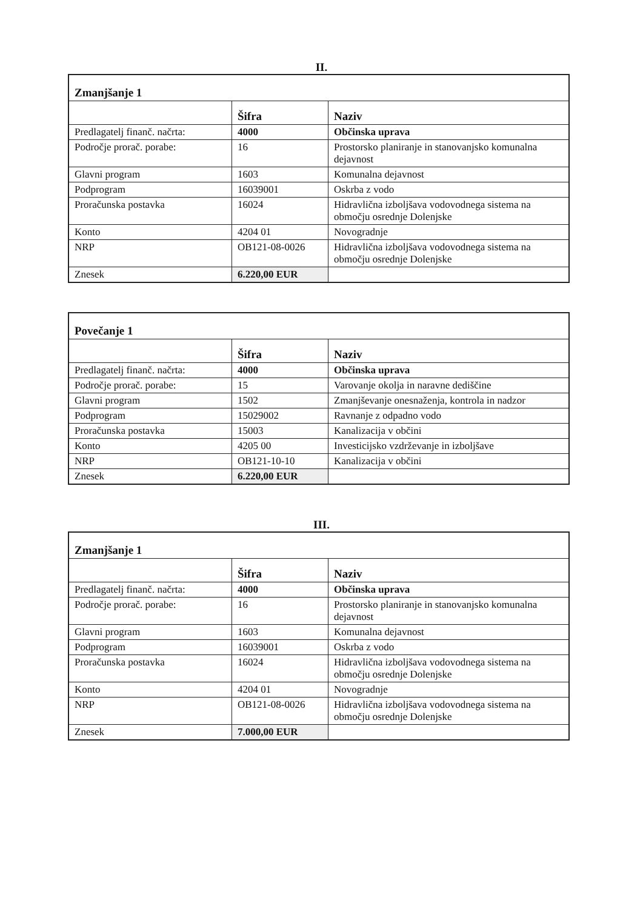II.
| Zmanjšanje 1 | | |
| | Šifra | Naziv |
| Predlagatelj finanč. načrta: | 4000 | Občinska uprava |
| Področje prorač. porabe: | 16 | Prostorsko planiranje in stanovanjsko komunalna dejavnost |
| Glavni program | 1603 | Komunalna dejavnost |
| Podprogram | 16039001 | Oskrba z vodo |
| Proračunska postavka | 16024 | Hidravlična izboljšava vodovodnega sistema na območju osrednje Dolenjske |
| Konto | 4204 01 | Novogradnje |
| NRP | OB121-08-0026 | Hidravlična izboljšava vodovodnega sistema na območju osrednje Dolenjske |
| Znesek | 6.220,00 EUR | |
| Povečanje 1 | | |
| | Šifra | Naziv |
| Predlagatelj finanč. načrta: | 4000 | Občinska uprava |
| Področje prorač. porabe: | 15 | Varovanje okolja in naravne dediščine |
| Glavni program | 1502 | Zmanjševanje onesnaženja, kontrola in nadzor |
| Podprogram | 15029002 | Ravnanje z odpadno vodo |
| Proračunska postavka | 15003 | Kanalizacija v občini |
| Konto | 4205 00 | Investicijsko vzdrževanje in izboljšave |
| NRP | OB121-10-10 | Kanalizacija v občini |
| Znesek | 6.220,00 EUR | |
III.
| Zmanjšanje 1 | | |
| | Šifra | Naziv |
| Predlagatelj finanč. načrta: | 4000 | Občinska uprava |
| Področje prorač. porabe: | 16 | Prostorsko planiranje in stanovanjsko komunalna dejavnost |
| Glavni program | 1603 | Komunalna dejavnost |
| Podprogram | 16039001 | Oskrba z vodo |
| Proračunska postavka | 16024 | Hidravlična izboljšava vodovodnega sistema na območju osrednje Dolenjske |
| Konto | 4204 01 | Novogradnje |
| NRP | OB121-08-0026 | Hidravlična izboljšava vodovodnega sistema na območju osrednje Dolenjske |
| Znesek | 7.000,00 EUR | |